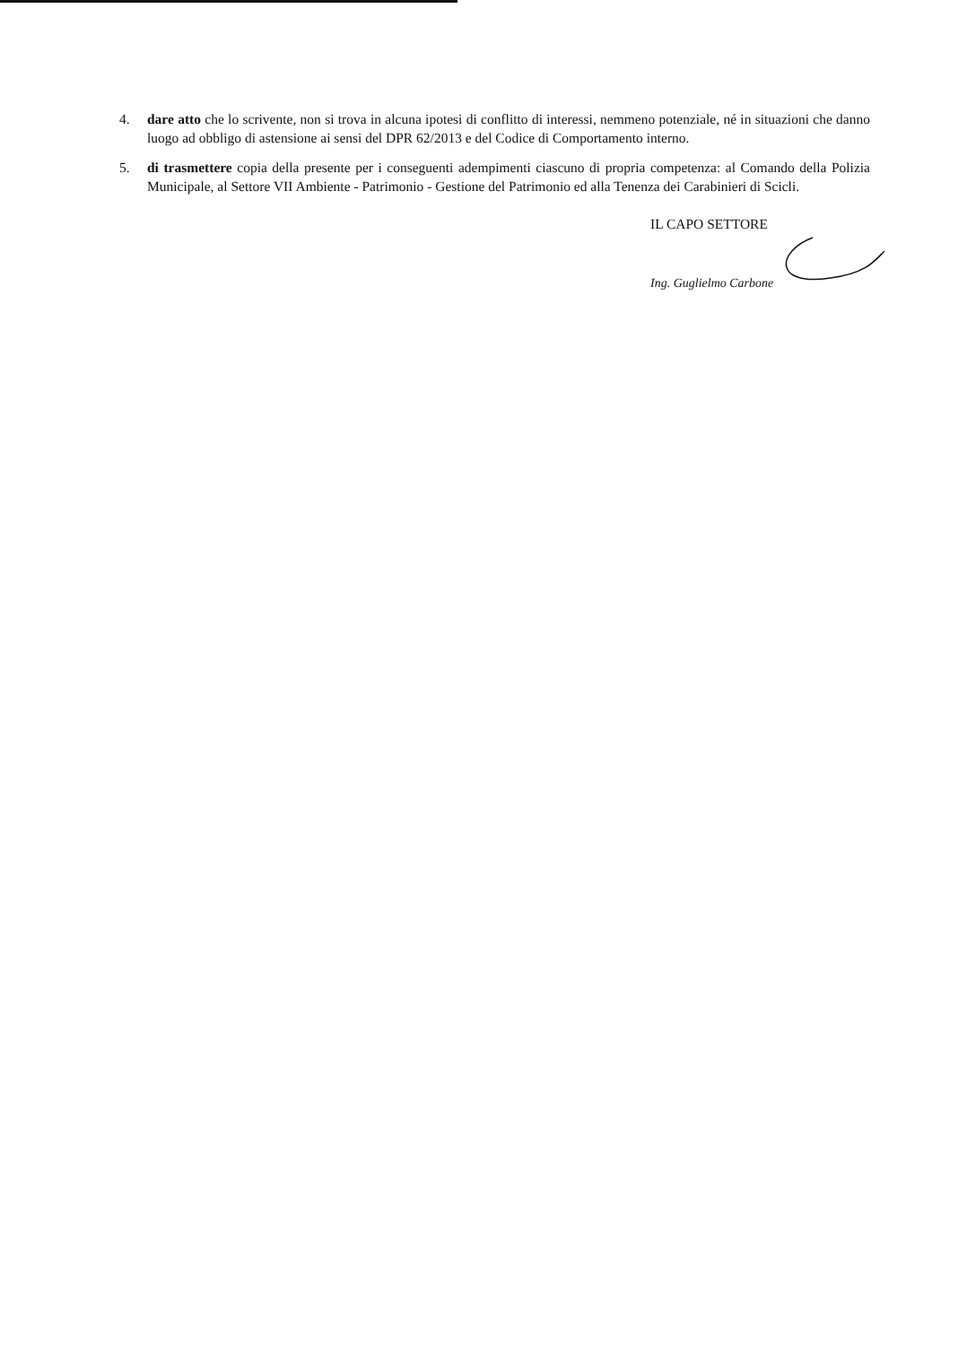4. dare atto che lo scrivente, non si trova in alcuna ipotesi di conflitto di interessi, nemmeno potenziale, né in situazioni che danno luogo ad obbligo di astensione ai sensi del DPR 62/2013 e del Codice di Comportamento interno.
5. di trasmettere copia della presente per i conseguenti adempimenti ciascuno di propria competenza: al Comando della Polizia Municipale, al Settore VII Ambiente - Patrimonio - Gestione del Patrimonio ed alla Tenenza dei Carabinieri di Scicli.
IL CAPO SETTORE
Ing. Guglielmo Carbone